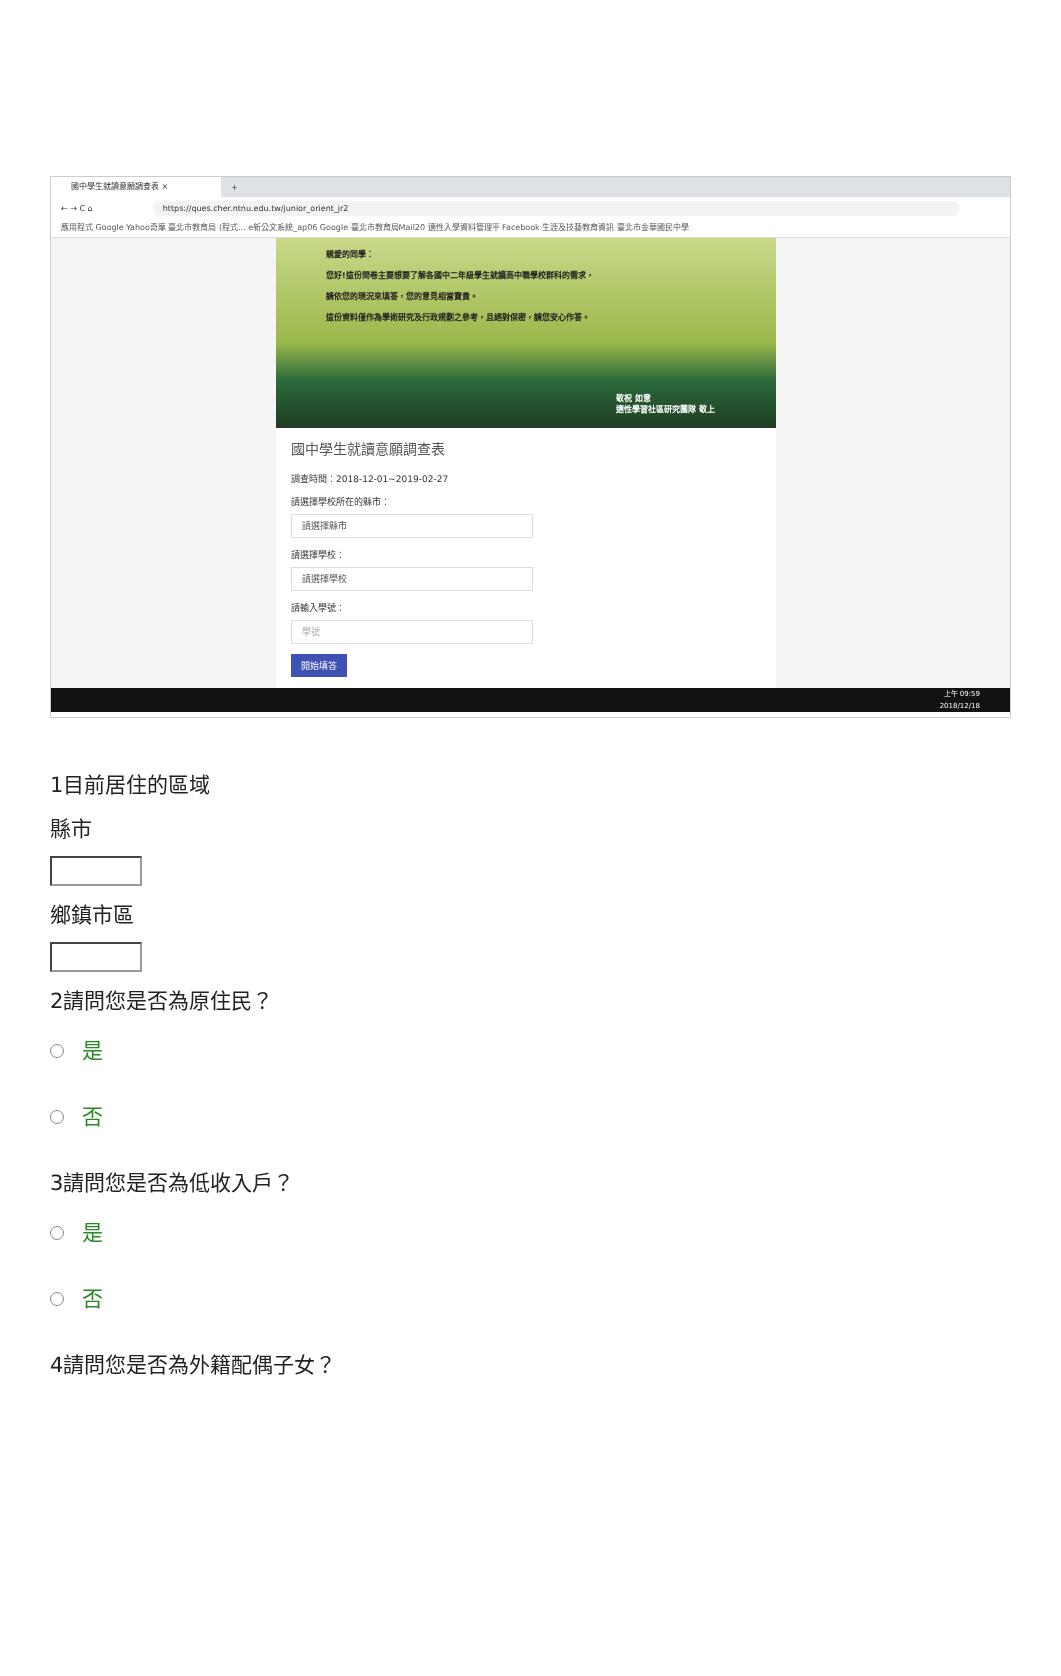國中學生就讀意願調查表 ×
+
← → C ⌂ https://ques.cher.ntnu.edu.tw/junior_orient_jr2
應用程式 Google Yahoo奇摩 臺北市教育局 (程式... e新公文系統_ap06 Google 臺北市教育局Mail20 適性入學資料管理平 Facebook 生涯及技藝教育資訊 臺北市金華國民中學
親愛的同學：
您好!這份問卷主要想要了解各國中二年級學生就讀高中職學校群科的需求，
請依您的現況來填答，您的意見相當寶貴。
這份資料僅作為學術研究及行政規劃之參考，且絕對保密，請您安心作答。
敬祝 如意
適性學習社區研究團隊 敬上
國中學生就讀意願調查表
調查時間：2018-12-01~2019-02-27
請選擇學校所在的縣市：
請選擇縣市
請選擇學校：
請選擇學校
請輸入學號：
學號
開始填答
上午 09:59
2018/12/18
1目前居住的區域
縣市
鄉鎮市區
2請問您是否為原住民？
是
否
3請問您是否為低收入戶？
是
否
4請問您是否為外籍配偶子女？